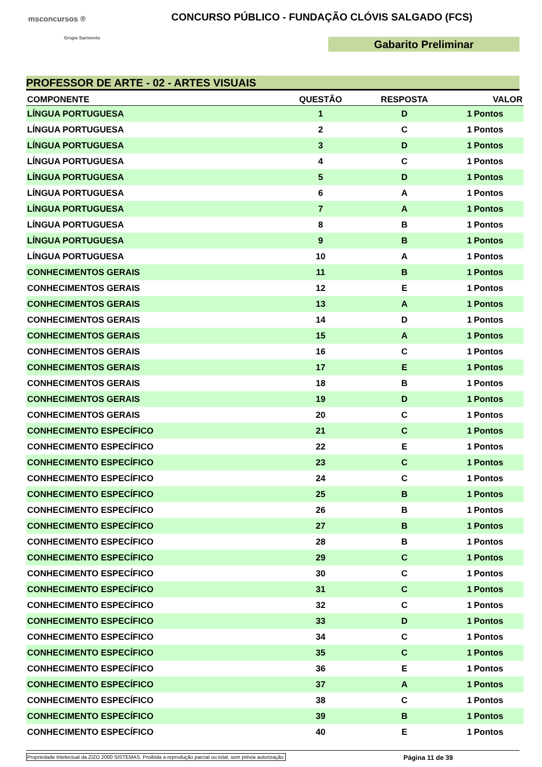msconcursos ®
Grupo Sarmento
CONCURSO PÚBLICO - FUNDAÇÃO CLÓVIS SALGADO (FCS)
Gabarito Preliminar
PROFESSOR DE ARTE - 02 - ARTES VISUAIS
| COMPONENTE | QUESTÃO | RESPOSTA | VALOR | |
| --- | --- | --- | --- | --- |
| LÍNGUA PORTUGUESA | 1 | D | 1 | Pontos |
| LÍNGUA PORTUGUESA | 2 | C | 1 | Pontos |
| LÍNGUA PORTUGUESA | 3 | D | 1 | Pontos |
| LÍNGUA PORTUGUESA | 4 | C | 1 | Pontos |
| LÍNGUA PORTUGUESA | 5 | D | 1 | Pontos |
| LÍNGUA PORTUGUESA | 6 | A | 1 | Pontos |
| LÍNGUA PORTUGUESA | 7 | A | 1 | Pontos |
| LÍNGUA PORTUGUESA | 8 | B | 1 | Pontos |
| LÍNGUA PORTUGUESA | 9 | B | 1 | Pontos |
| LÍNGUA PORTUGUESA | 10 | A | 1 | Pontos |
| CONHECIMENTOS GERAIS | 11 | B | 1 | Pontos |
| CONHECIMENTOS GERAIS | 12 | E | 1 | Pontos |
| CONHECIMENTOS GERAIS | 13 | A | 1 | Pontos |
| CONHECIMENTOS GERAIS | 14 | D | 1 | Pontos |
| CONHECIMENTOS GERAIS | 15 | A | 1 | Pontos |
| CONHECIMENTOS GERAIS | 16 | C | 1 | Pontos |
| CONHECIMENTOS GERAIS | 17 | E | 1 | Pontos |
| CONHECIMENTOS GERAIS | 18 | B | 1 | Pontos |
| CONHECIMENTOS GERAIS | 19 | D | 1 | Pontos |
| CONHECIMENTOS GERAIS | 20 | C | 1 | Pontos |
| CONHECIMENTO ESPECÍFICO | 21 | C | 1 | Pontos |
| CONHECIMENTO ESPECÍFICO | 22 | E | 1 | Pontos |
| CONHECIMENTO ESPECÍFICO | 23 | C | 1 | Pontos |
| CONHECIMENTO ESPECÍFICO | 24 | C | 1 | Pontos |
| CONHECIMENTO ESPECÍFICO | 25 | B | 1 | Pontos |
| CONHECIMENTO ESPECÍFICO | 26 | B | 1 | Pontos |
| CONHECIMENTO ESPECÍFICO | 27 | B | 1 | Pontos |
| CONHECIMENTO ESPECÍFICO | 28 | B | 1 | Pontos |
| CONHECIMENTO ESPECÍFICO | 29 | C | 1 | Pontos |
| CONHECIMENTO ESPECÍFICO | 30 | C | 1 | Pontos |
| CONHECIMENTO ESPECÍFICO | 31 | C | 1 | Pontos |
| CONHECIMENTO ESPECÍFICO | 32 | C | 1 | Pontos |
| CONHECIMENTO ESPECÍFICO | 33 | D | 1 | Pontos |
| CONHECIMENTO ESPECÍFICO | 34 | C | 1 | Pontos |
| CONHECIMENTO ESPECÍFICO | 35 | C | 1 | Pontos |
| CONHECIMENTO ESPECÍFICO | 36 | E | 1 | Pontos |
| CONHECIMENTO ESPECÍFICO | 37 | A | 1 | Pontos |
| CONHECIMENTO ESPECÍFICO | 38 | C | 1 | Pontos |
| CONHECIMENTO ESPECÍFICO | 39 | B | 1 | Pontos |
| CONHECIMENTO ESPECÍFICO | 40 | E | 1 | Pontos |
Propriedade Intelectual da ZIZO 2000 SISTEMAS. Proibida a reprodução parcial ou total, sem prévia autorização. Página 11 de 39